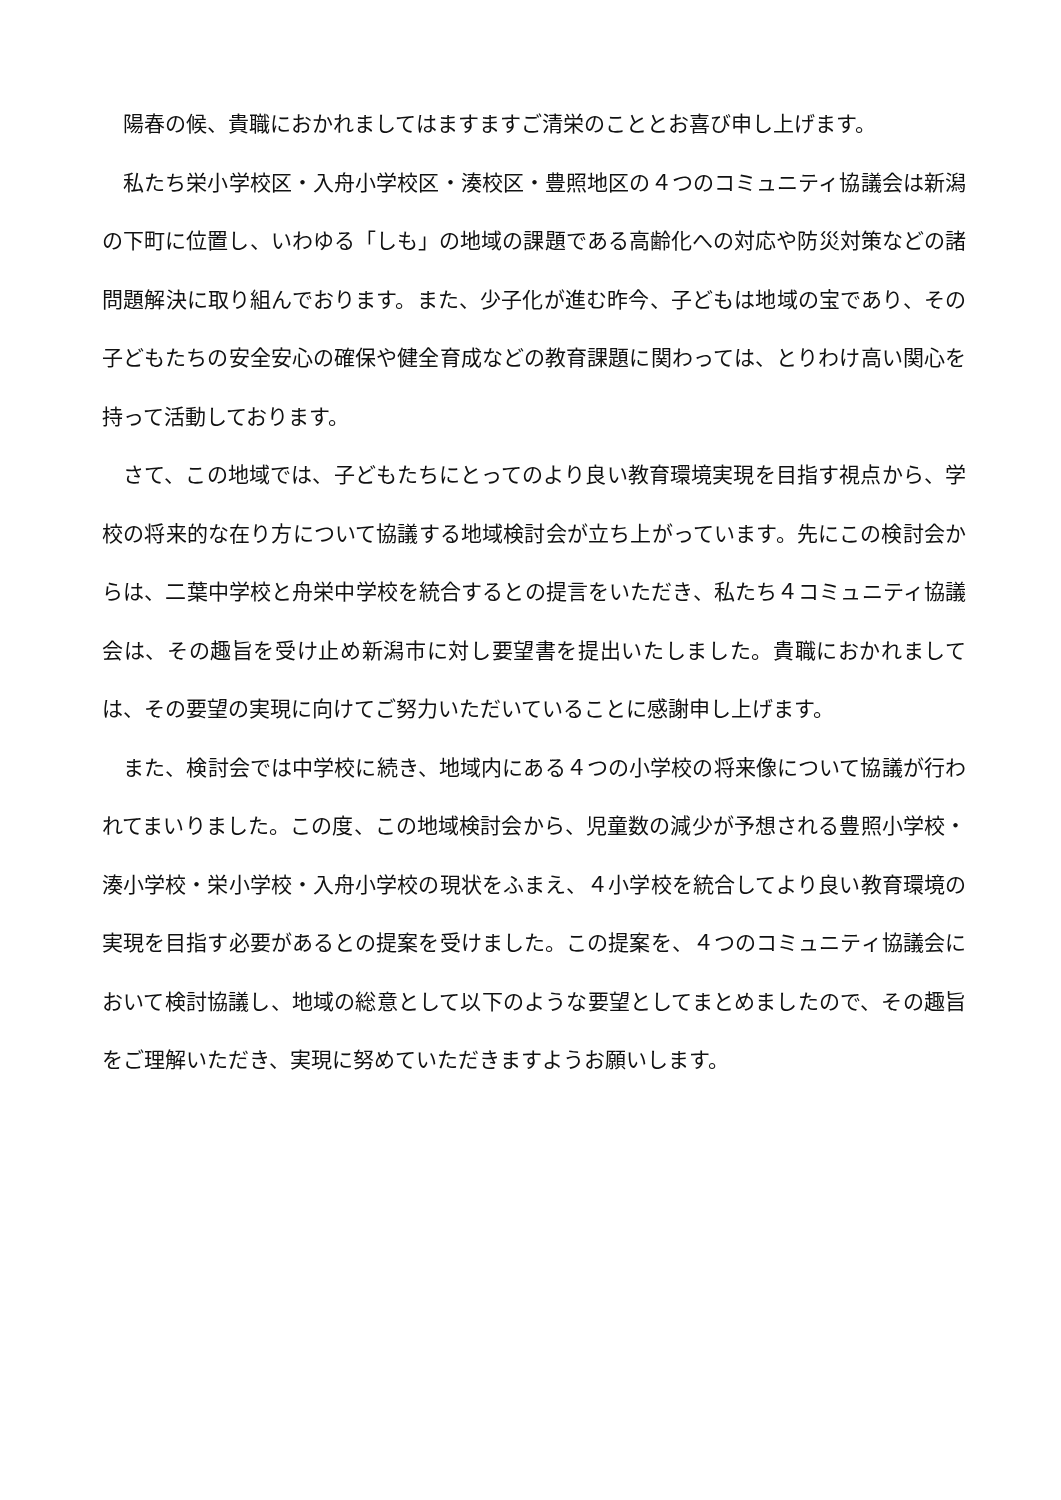陽春の候、貴職におかれましてはますますご清栄のこととお喜び申し上げます。
私たち栄小学校区・入舟小学校区・湊校区・豊照地区の４つのコミュニティ協議会は新潟の下町に位置し、いわゆる「しも」の地域の課題である高齢化への対応や防災対策などの諸問題解決に取り組んでおります。また、少子化が進む昨今、子どもは地域の宝であり、その子どもたちの安全安心の確保や健全育成などの教育課題に関わっては、とりわけ高い関心を持って活動しております。
さて、この地域では、子どもたちにとってのより良い教育環境実現を目指す視点から、学校の将来的な在り方について協議する地域検討会が立ち上がっています。先にこの検討会からは、二葉中学校と舟栄中学校を統合するとの提言をいただき、私たち４コミュニティ協議会は、その趣旨を受け止め新潟市に対し要望書を提出いたしました。貴職におかれましては、その要望の実現に向けてご努力いただいていることに感謝申し上げます。
また、検討会では中学校に続き、地域内にある４つの小学校の将来像について協議が行われてまいりました。この度、この地域検討会から、児童数の減少が予想される豊照小学校・湊小学校・栄小学校・入舟小学校の現状をふまえ、４小学校を統合してより良い教育環境の実現を目指す必要があるとの提案を受けました。この提案を、４つのコミュニティ協議会において検討協議し、地域の総意として以下のような要望としてまとめましたので、その趣旨をご理解いただき、実現に努めていただきますようお願いします。